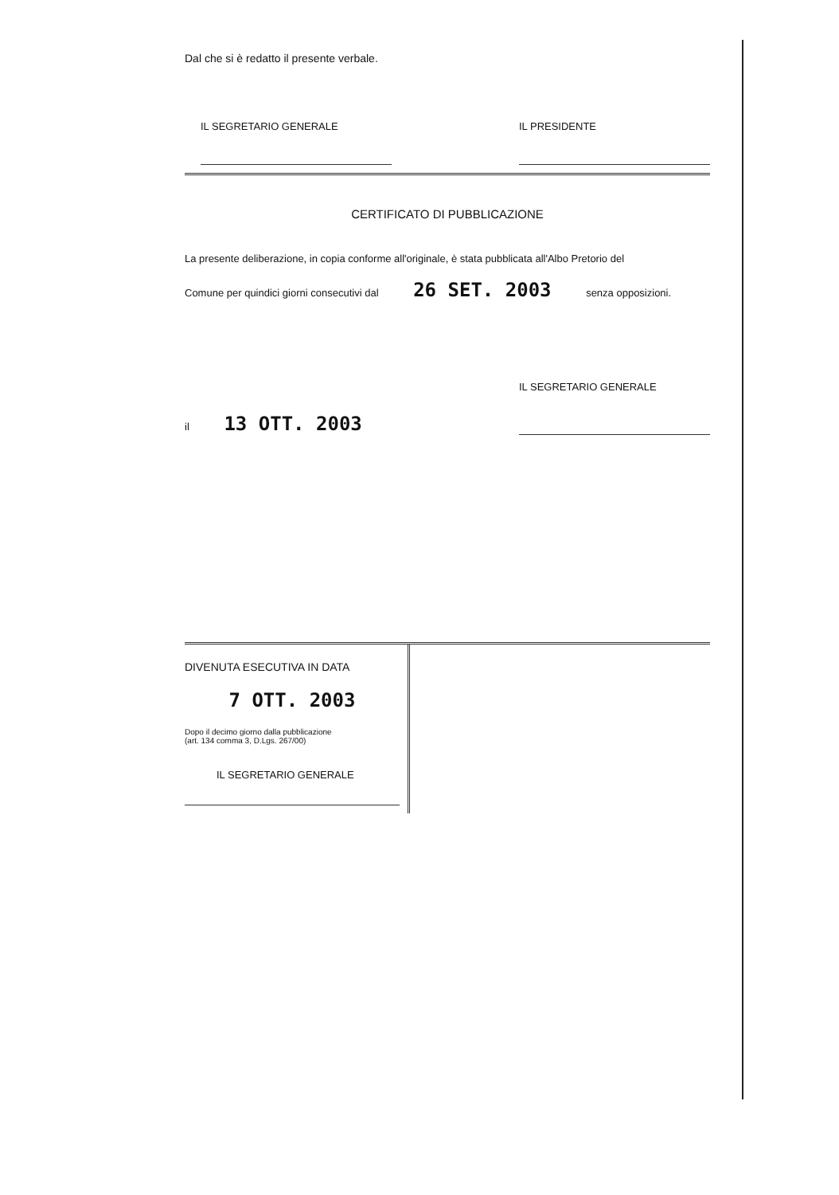Dal che si è redatto il presente verbale.
IL SEGRETARIO GENERALE IL PRESIDENTE
CERTIFICATO DI PUBBLICAZIONE
La presente deliberazione, in copia conforme all'originale, è stata pubblicata all'Albo Pretorio del
Comune per quindici giorni consecutivi dal 26 SET. 2003 senza opposizioni.
il 13 OTT. 2003
IL SEGRETARIO GENERALE
DIVENUTA ESECUTIVA IN DATA
7 OTT. 2003
Dopo il decimo giorno dalla pubblicazione
(art. 134 comma 3, D.Lgs. 267/00)
IL SEGRETARIO GENERALE